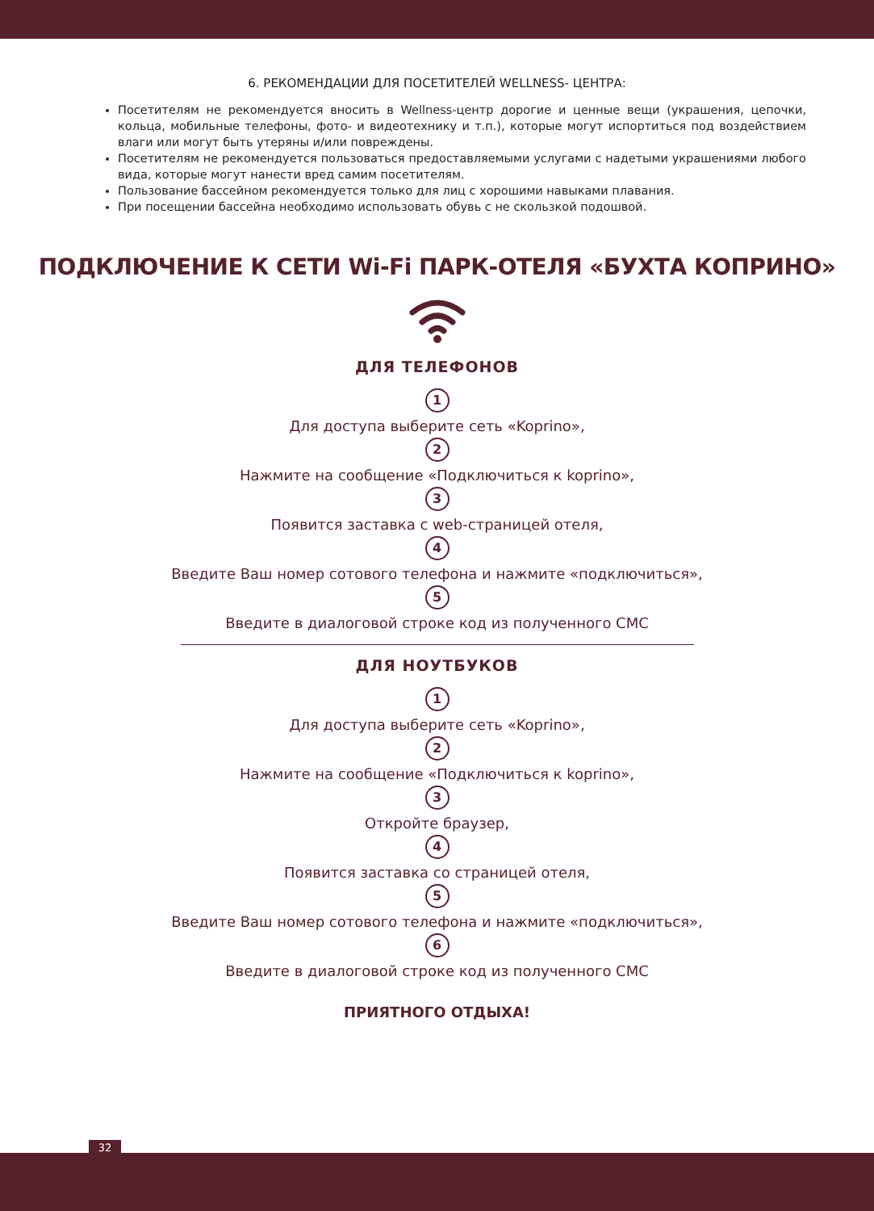6. РЕКОМЕНДАЦИИ ДЛЯ ПОСЕТИТЕЛЕЙ WELLNESS- ЦЕНТРА:
Посетителям не рекомендуется вносить в Wellness-центр дорогие и ценные вещи (украшения, цепочки, кольца, мобильные телефоны, фото- и видеотехнику и т.п.), которые могут испортиться под воздействием влаги или могут быть утеряны и/или повреждены.
Посетителям не рекомендуется пользоваться предоставляемыми услугами с надетыми украшениями любого вида, которые могут нанести вред самим посетителям.
Пользование бассейном рекомендуется только для лиц с хорошими навыками плавания.
При посещении бассейна необходимо использовать обувь с не скользкой подошвой.
ПОДКЛЮЧЕНИЕ К СЕТИ Wi-Fi ПАРК-ОТЕЛЯ «БУХТА КОПРИНО»
ДЛЯ ТЕЛЕФОНОВ
1
Для доступа выберите сеть «Koprino»,
2
Нажмите на сообщение «Подключиться к koprino»,
3
Появится заставка с web-страницей отеля,
4
Введите Ваш номер сотового телефона и нажмите «подключиться»,
5
Введите в диалоговой строке код из полученного СМС
ДЛЯ НОУТБУКОВ
1
Для доступа выберите сеть «Koprino»,
2
Нажмите на сообщение «Подключиться к koprino»,
3
Откройте браузер,
4
Появится заставка со страницей отеля,
5
Введите Ваш номер сотового телефона и нажмите «подключиться»,
6
Введите в диалоговой строке код из полученного СМС
ПРИЯТНОГО ОТДЫХА!
32